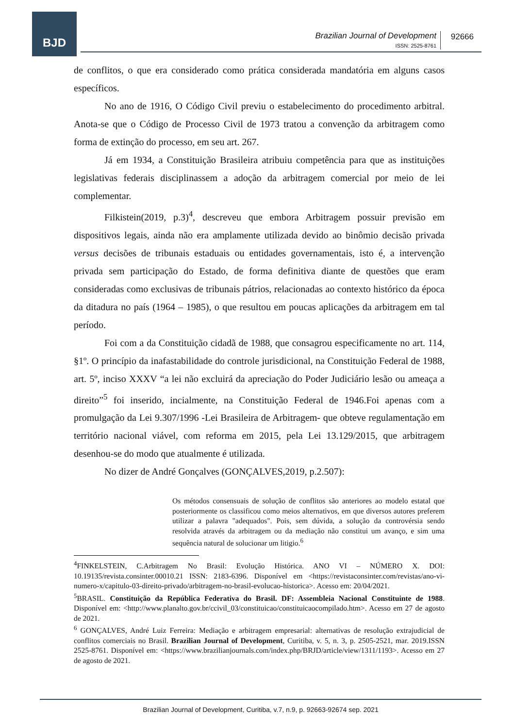BJD
Brazilian Journal of Development
ISSN: 2525-8761
92666
de conflitos, o que era considerado como prática considerada mandatória em alguns casos específicos.
No ano de 1916, O Código Civil previu o estabelecimento do procedimento arbitral. Anota-se que o Código de Processo Civil de 1973 tratou a convenção da arbitragem como forma de extinção do processo, em seu art. 267.
Já em 1934, a Constituição Brasileira atribuiu competência para que as instituições legislativas federais disciplinassem a adoção da arbitragem comercial por meio de lei complementar.
Filkistein(2019, p.3)<sup>4</sup>, descreveu que embora Arbitragem possuir previsão em dispositivos legais, ainda não era amplamente utilizada devido ao binômio decisão privada versus decisões de tribunais estaduais ou entidades governamentais, isto é, a intervenção privada sem participação do Estado, de forma definitiva diante de questões que eram consideradas como exclusivas de tribunais pátrios, relacionadas ao contexto histórico da época da ditadura no país (1964 – 1985), o que resultou em poucas aplicações da arbitragem em tal período.
Foi com a da Constituição cidadã de 1988, que consagrou especificamente no art. 114, §1º. O princípio da inafastabilidade do controle jurisdicional, na Constituição Federal de 1988, art. 5º, inciso XXXV “a lei não excluirá da apreciação do Poder Judiciário lesão ou ameaça a direito”<sup>5</sup> foi inserido, incialmente, na Constituição Federal de 1946.Foi apenas com a promulgação da Lei 9.307/1996 -Lei Brasileira de Arbitragem- que obteve regulamentação em território nacional viável, com reforma em 2015, pela Lei 13.129/2015, que arbitragem desenhou-se do modo que atualmente é utilizada.
No dizer de André Gonçalves (GONÇALVES,2019, p.2.507):
Os métodos consensuais de solução de conflitos são anteriores ao modelo estatal que posteriormente os classificou como meios alternativos, em que diversos autores preferem utilizar a palavra "adequados". Pois, sem dúvida, a solução da controvérsia sendo resolvida através da arbitragem ou da mediação não constitui um avanço, e sim uma sequência natural de solucionar um litigio.<sup>6</sup>
<sup>4</sup> FINKELSTEIN, C.Arbitragem No Brasil: Evolução Histórica. ANO VI – NÚMERO X. DOI: 10.19135/revista.consinter.00010.21 ISSN: 2183-6396. Disponível em <https://revistaconsinter.com/revistas/ano-vi-numero-x/capitulo-03-direito-privado/arbitragem-no-brasil-evolucao-historica>. Acesso em: 20/04/2021.
<sup>5</sup>BRASIL. Constituição da República Federativa do Brasil. DF: Assembleia Nacional Constituinte de 1988. Disponível em: <http://www.planalto.gov.br/ccivil_03/constituicao/constituicaocompilado.htm>. Acesso em 27 de agosto de 2021.
<sup>6</sup> GONÇALVES, André Luiz Ferreira: Mediação e arbitragem empresarial: alternativas de resolução extrajudicial de conflitos comerciais no Brasil. Brazilian Journal of Development, Curitiba, v. 5, n. 3, p. 2505-2521, mar. 2019.ISSN 2525-8761. Disponível em: <https://www.brazilianjournals.com/index.php/BRJD/article/view/1311/1193>. Acesso em 27 de agosto de 2021.
Brazilian Journal of Development, Curitiba, v.7, n.9, p. 92663-92674 sep. 2021